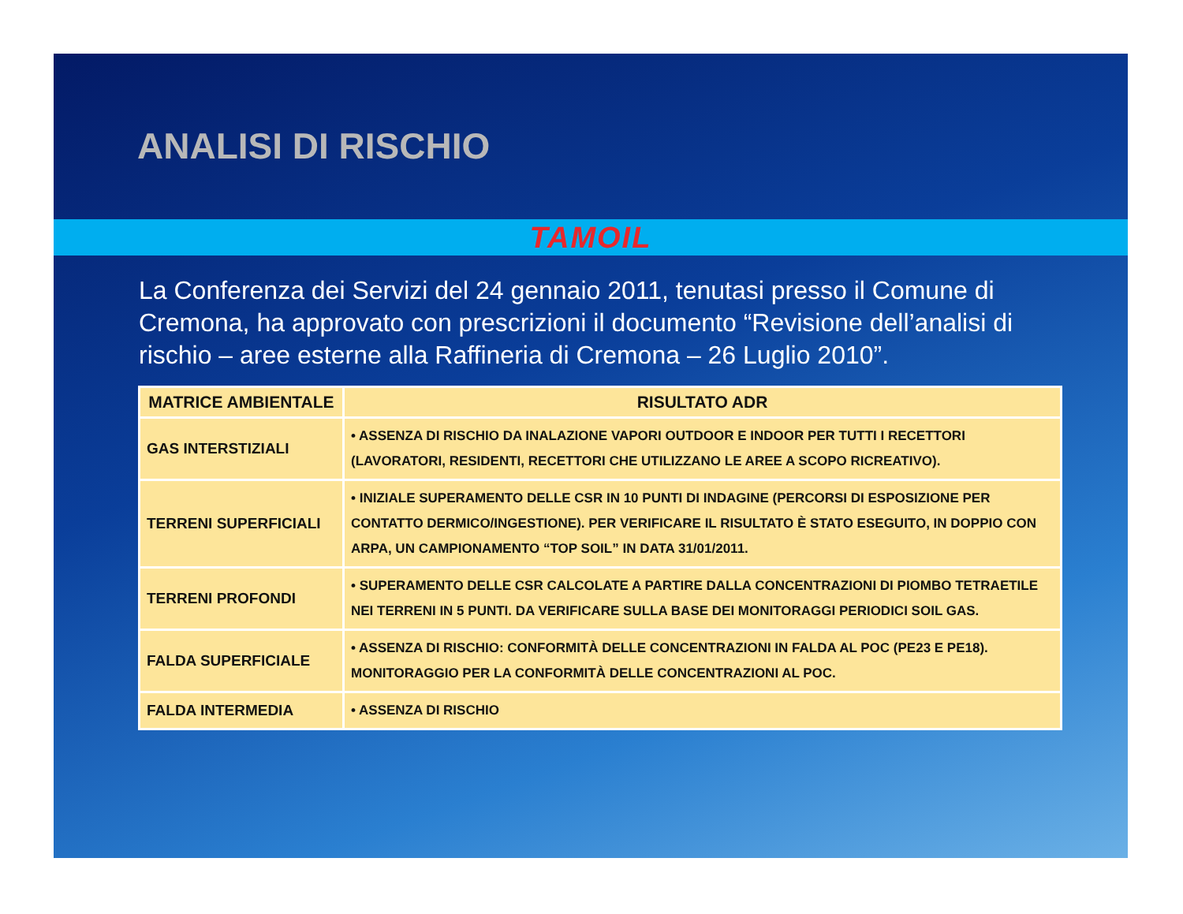ANALISI DI RISCHIO
TAMOIL
La Conferenza dei Servizi del 24 gennaio 2011, tenutasi presso il Comune di Cremona, ha approvato con prescrizioni il documento “Revisione dell’analisi di rischio – aree esterne alla Raffineria di Cremona – 26 Luglio 2010”.
| MATRICE AMBIENTALE | RISULTATO ADR |
| --- | --- |
| GAS INTERSTIZIALI | • ASSENZA DI RISCHIO DA INALAZIONE VAPORI OUTDOOR E INDOOR PER TUTTI I RECETTORI (LAVORATORI, RESIDENTI, RECETTORI CHE UTILIZZANO LE AREE A SCOPO RICREATIVO). |
| TERRENI SUPERFICIALI | • INIZIALE SUPERAMENTO DELLE CSR IN 10 PUNTI DI INDAGINE (PERCORSI DI ESPOSIZIONE PER CONTATTO DERMICO/INGESTIONE). PER VERIFICARE IL RISULTATO È STATO ESEGUITO, IN DOPPIO CON ARPA, UN CAMPIONAMENTO “TOP SOIL” IN DATA 31/01/2011. |
| TERRENI PROFONDI | • SUPERAMENTO DELLE CSR CALCOLATE A PARTIRE DALLA CONCENTRAZIONI DI PIOMBO TETRAETILE NEI TERRENI IN 5 PUNTI. DA VERIFICARE SULLA BASE DEI MONITORAGGI PERIODICI SOIL GAS. |
| FALDA SUPERFICIALE | • ASSENZA DI RISCHIO: CONFORMITÀ DELLE CONCENTRAZIONI IN FALDA AL POC (PE23 E PE18). MONITORAGGIO PER LA CONFORMITÀ DELLE CONCENTRAZIONI AL POC. |
| FALDA INTERMEDIA | • ASSENZA DI RISCHIO |